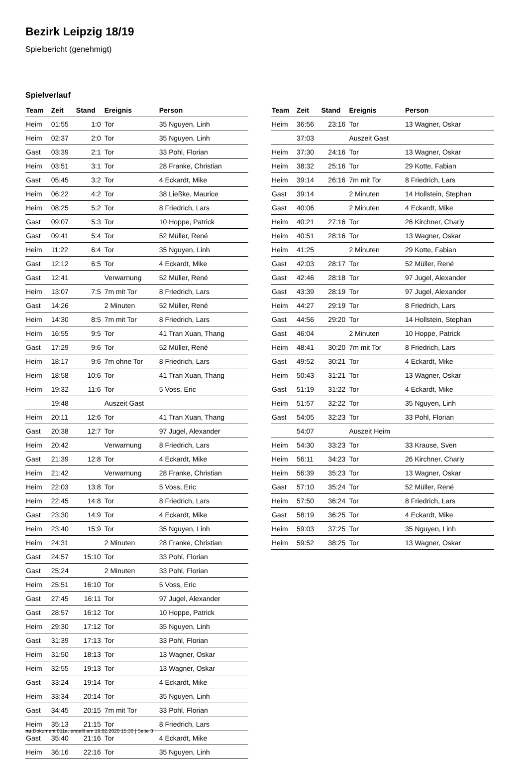Bezirk Leipzig 18/19
Spielbericht (genehmigt)
Spielverlauf
| Team | Zeit | Stand | Ereignis | Person |
| --- | --- | --- | --- | --- |
| Heim | 01:55 | 1:0 | Tor | 35 Nguyen, Linh |
| Heim | 02:37 | 2:0 | Tor | 35 Nguyen, Linh |
| Gast | 03:39 | 2:1 | Tor | 33 Pohl, Florian |
| Heim | 03:51 | 3:1 | Tor | 28 Franke, Christian |
| Gast | 05:45 | 3:2 | Tor | 4 Eckardt, Mike |
| Heim | 06:22 | 4:2 | Tor | 38 Ließke, Maurice |
| Heim | 08:25 | 5:2 | Tor | 8 Friedrich, Lars |
| Gast | 09:07 | 5:3 | Tor | 10 Hoppe, Patrick |
| Gast | 09:41 | 5:4 | Tor | 52 Müller, René |
| Heim | 11:22 | 6:4 | Tor | 35 Nguyen, Linh |
| Gast | 12:12 | 6:5 | Tor | 4 Eckardt, Mike |
| Gast | 12:41 | | Verwarnung | 52 Müller, René |
| Heim | 13:07 | 7:5 | 7m mit Tor | 8 Friedrich, Lars |
| Gast | 14:26 | | 2 Minuten | 52 Müller, René |
| Heim | 14:30 | 8:5 | 7m mit Tor | 8 Friedrich, Lars |
| Heim | 16:55 | 9:5 | Tor | 41 Tran Xuan, Thang |
| Gast | 17:29 | 9:6 | Tor | 52 Müller, René |
| Heim | 18:17 | 9:6 | 7m ohne Tor | 8 Friedrich, Lars |
| Heim | 18:58 | 10:6 | Tor | 41 Tran Xuan, Thang |
| Heim | 19:32 | 11:6 | Tor | 5 Voss, Eric |
| | 19:48 | | Auszeit Gast | |
| Heim | 20:11 | 12:6 | Tor | 41 Tran Xuan, Thang |
| Gast | 20:38 | 12:7 | Tor | 97 Jugel, Alexander |
| Heim | 20:42 | | Verwarnung | 8 Friedrich, Lars |
| Gast | 21:39 | 12:8 | Tor | 4 Eckardt, Mike |
| Heim | 21:42 | | Verwarnung | 28 Franke, Christian |
| Heim | 22:03 | 13:8 | Tor | 5 Voss, Eric |
| Heim | 22:45 | 14:8 | Tor | 8 Friedrich, Lars |
| Gast | 23:30 | 14:9 | Tor | 4 Eckardt, Mike |
| Heim | 23:40 | 15:9 | Tor | 35 Nguyen, Linh |
| Heim | 24:31 | | 2 Minuten | 28 Franke, Christian |
| Gast | 24:57 | 15:10 | Tor | 33 Pohl, Florian |
| Gast | 25:24 | | 2 Minuten | 33 Pohl, Florian |
| Heim | 25:51 | 16:10 | Tor | 5 Voss, Eric |
| Gast | 27:45 | 16:11 | Tor | 97 Jugel, Alexander |
| Gast | 28:57 | 16:12 | Tor | 10 Hoppe, Patrick |
| Heim | 29:30 | 17:12 | Tor | 35 Nguyen, Linh |
| Gast | 31:39 | 17:13 | Tor | 33 Pohl, Florian |
| Heim | 31:50 | 18:13 | Tor | 13 Wagner, Oskar |
| Heim | 32:55 | 19:13 | Tor | 13 Wagner, Oskar |
| Gast | 33:24 | 19:14 | Tor | 4 Eckardt, Mike |
| Heim | 33:34 | 20:14 | Tor | 35 Nguyen, Linh |
| Gast | 34:45 | 20:15 | 7m mit Tor | 33 Pohl, Florian |
| Heim | 35:13 | 21:15 | Tor | 8 Friedrich, Lars |
| Gast | 35:40 | 21:16 | Tor | 4 Eckardt, Mike |
| Heim | 36:16 | 22:16 | Tor | 35 Nguyen, Linh |
| Team | Zeit | Stand | Ereignis | Person |
| --- | --- | --- | --- | --- |
| Heim | 36:56 | 23:16 | Tor | 13 Wagner, Oskar |
| | 37:03 | | Auszeit Gast | |
| Heim | 37:30 | 24:16 | Tor | 13 Wagner, Oskar |
| Heim | 38:32 | 25:16 | Tor | 29 Kotte, Fabian |
| Heim | 39:14 | 26:16 | 7m mit Tor | 8 Friedrich, Lars |
| Gast | 39:14 | | 2 Minuten | 14 Hollstein, Stephan |
| Gast | 40:06 | | 2 Minuten | 4 Eckardt, Mike |
| Heim | 40:21 | 27:16 | Tor | 26 Kirchner, Charly |
| Heim | 40:51 | 28:16 | Tor | 13 Wagner, Oskar |
| Heim | 41:25 | | 2 Minuten | 29 Kotte, Fabian |
| Gast | 42:03 | 28:17 | Tor | 52 Müller, René |
| Gast | 42:46 | 28:18 | Tor | 97 Jugel, Alexander |
| Gast | 43:39 | 28:19 | Tor | 97 Jugel, Alexander |
| Heim | 44:27 | 29:19 | Tor | 8 Friedrich, Lars |
| Gast | 44:56 | 29:20 | Tor | 14 Hollstein, Stephan |
| Gast | 46:04 | | 2 Minuten | 10 Hoppe, Patrick |
| Heim | 48:41 | 30:20 | 7m mit Tor | 8 Friedrich, Lars |
| Gast | 49:52 | 30:21 | Tor | 4 Eckardt, Mike |
| Heim | 50:43 | 31:21 | Tor | 13 Wagner, Oskar |
| Gast | 51:19 | 31:22 | Tor | 4 Eckardt, Mike |
| Heim | 51:57 | 32:22 | Tor | 35 Nguyen, Linh |
| Gast | 54:05 | 32:23 | Tor | 33 Pohl, Florian |
| | 54:07 | | Auszeit Heim | |
| Heim | 54:30 | 33:23 | Tor | 33 Krause, Sven |
| Heim | 56:11 | 34:23 | Tor | 26 Kirchner, Charly |
| Heim | 56:39 | 35:23 | Tor | 13 Wagner, Oskar |
| Gast | 57:10 | 35:24 | Tor | 52 Müller, René |
| Heim | 57:50 | 36:24 | Tor | 8 Friedrich, Lars |
| Gast | 58:19 | 36:25 | Tor | 4 Eckardt, Mike |
| Heim | 59:03 | 37:25 | Tor | 35 Nguyen, Linh |
| Heim | 59:52 | 38:25 | Tor | 13 Wagner, Oskar |
nu.Dokument 011e, erstellt am 19.02.2020 15:30 | Seite 3